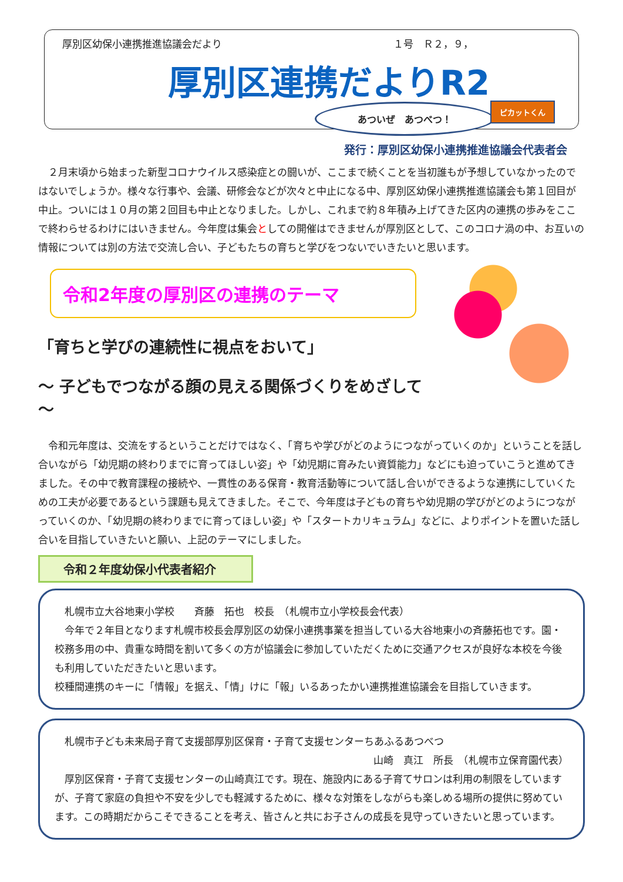厚別区幼保小連携推進協議会だより １号　Ｒ２，９，
厚別区連携だよりR2
あついぜ　あつべつ！
ピカットくん
発行：厚別区幼保小連携推進協議会代表者会
　２月末頃から始まった新型コロナウイルス感染症との闘いが、ここまで続くことを当初誰もが予想していなかったのではないでしょうか。様々な行事や、会議、研修会などが次々と中止になる中、厚別区幼保小連携推進協議会も第１回目が中止。ついには１０月の第２回目も中止となりました。しかし、これまで約８年積み上げてきた区内の連携の歩みをここで終わらせるわけにはいきません。今年度は集会としての開催はできませんが厚別区として、このコロナ渦の中、お互いの情報については別の方法で交流し合い、子どもたちの育ちと学びをつないでいきたいと思います。
令和2年度の厚別区の連携のテーマ
「育ちと学びの連続性に視点をおいて」
～ 子どもでつながる顔の見える関係づくりをめざして ～
　令和元年度は、交流をするということだけではなく、「育ちや学びがどのようにつながっていくのか」ということを話し合いながら「幼児期の終わりまでに育ってほしい姿」や「幼児期に育みたい資質能力」などにも迫っていこうと進めてきました。その中で教育課程の接続や、一貫性のある保育・教育活動等について話し合いができるような連携にしていくための工夫が必要であるという課題も見えてきました。そこで、今年度は子どもの育ちや幼児期の学びがどのようにつながっていくのか、「幼児期の終わりまでに育ってほしい姿」や「スタートカリキュラム」などに、よりポイントを置いた話し合いを目指していきたいと願い、上記のテーマにしました。
令和２年度幼保小代表者紹介
　札幌市立大谷地東小学校　　斉藤　拓也　校長　（札幌市立小学校長会代表）
　今年で２年目となります札幌市校長会厚別区の幼保小連携事業を担当している大谷地東小の斉藤拓也です。園・校務多用の中、貴重な時間を割いて多くの方が協議会に参加していただくために交通アクセスが良好な本校を今後も利用していただきたいと思います。
校種間連携のキーに「情報」を据え、「情」けに「報」いるあったかい連携推進協議会を目指していきます。
　札幌市子ども未来局子育て支援部厚別区保育・子育て支援センターちあふるあつべつ
山崎　真江　所長　（札幌市立保育園代表）
　厚別区保育・子育て支援センターの山崎真江です。現在、施設内にある子育てサロンは利用の制限をしていますが、子育て家庭の負担や不安を少しでも軽減するために、様々な対策をしながらも楽しめる場所の提供に努めています。この時期だからこそできることを考え、皆さんと共にお子さんの成長を見守っていきたいと思っています。